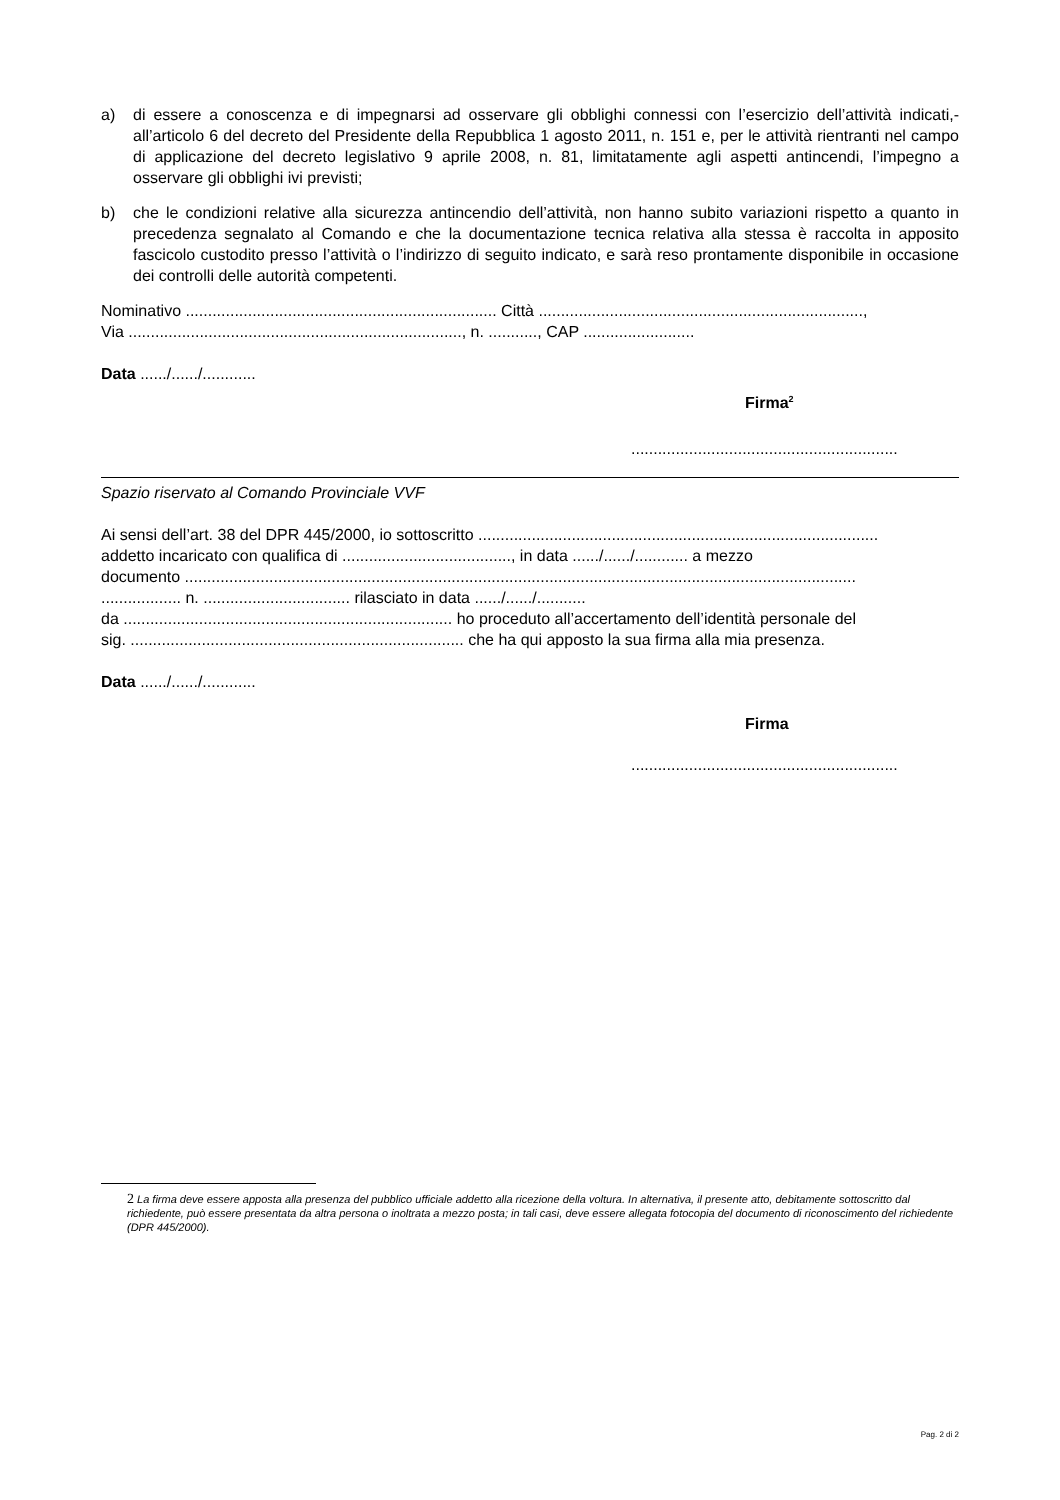a) di essere a conoscenza e di impegnarsi ad osservare gli obblighi connessi con l’esercizio dell’attività indicati,-all’articolo 6 del decreto del Presidente della Repubblica 1 agosto 2011, n. 151 e, per le attività rientranti nel campo di applicazione del decreto legislativo 9 aprile 2008, n. 81, limitatamente agli aspetti antincendi, l’impegno a osservare gli obblighi ivi previsti;
b) che le condizioni relative alla sicurezza antincendio dell’attività, non hanno subito variazioni rispetto a quanto in precedenza segnalato al Comando e che la documentazione tecnica relativa alla stessa è raccolta in apposito fascicolo custodito presso l’attività o l’indirizzo di seguito indicato, e sarà reso prontamente disponibile in occasione dei controlli delle autorità competenti.
Nominativo ...................................................................... Città .........................................................................,
Via ..........................................................................., n. ..........., CAP .........................
Data ....../....../............
Firma<sup>2</sup>
............................................................
Spazio riservato al Comando Provinciale VVF
Ai sensi dell’art. 38 del DPR 445/2000, io sottoscritto ..........................................................................................
addetto incaricato con qualifica di ......................................, in data ....../....../............ a mezzo
documento .......................................................................................................................................................
.................. n. ................................. rilasciato in data ....../....../...........
da .......................................................................... ho proceduto all’accertamento dell’identità personale del
sig. ........................................................................... che ha qui apposto la sua firma alla mia presenza.
Data ....../....../............
Firma
............................................................
2 La firma deve essere apposta alla presenza del pubblico ufficiale addetto alla ricezione della voltura. In alternativa, il presente atto, debitamente sottoscritto dal richiedente, può essere presentata da altra persona o inoltrata a mezzo posta; in tali casi, deve essere allegata fotocopia del documento di riconoscimento del richiedente (DPR 445/2000).
Pag. 2 di 2